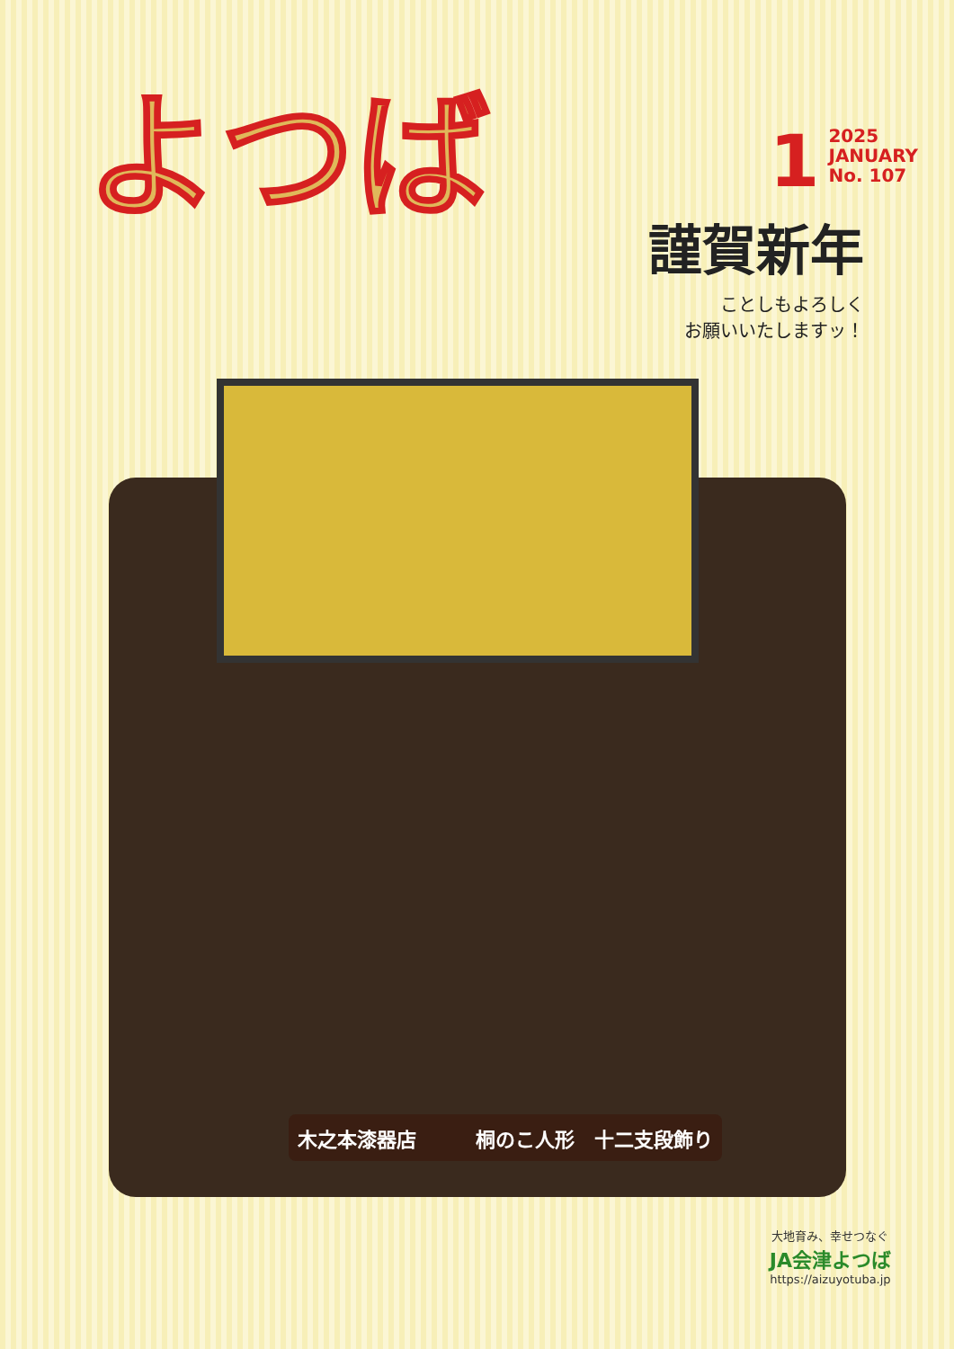よつば
1
2025
JANUARY
No. 107
謹賀新年
ことしもよろしく
お願いいたしますッ！
木之本漆器店　　　桐のこ人形　十二支段飾り
大地育み、幸せつなぐ
JA会津よつば
https://aizuyotuba.jp